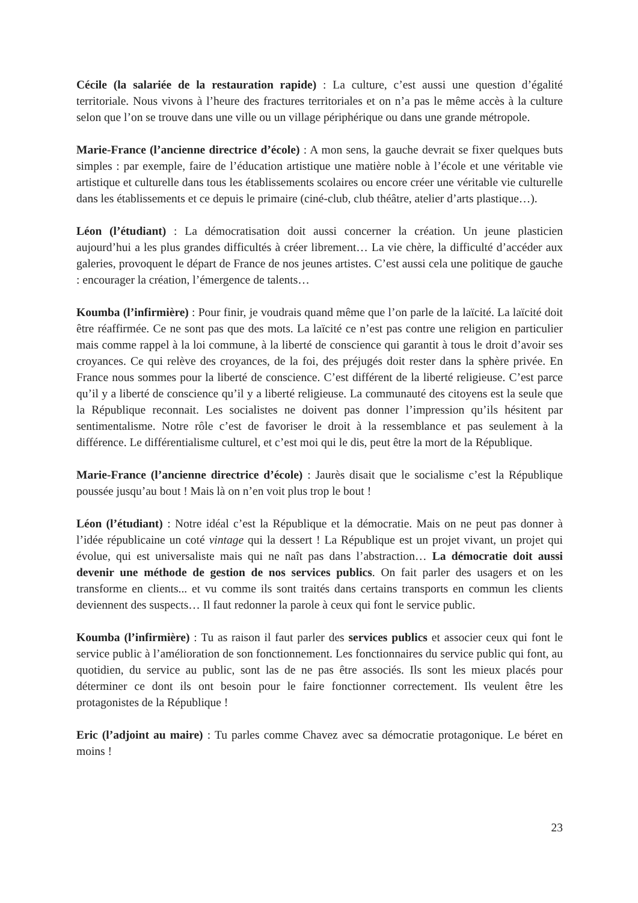Cécile (la salariée de la restauration rapide) : La culture, c’est aussi une question d’égalité territoriale. Nous vivons à l’heure des fractures territoriales et on n’a pas le même accès à la culture selon que l’on se trouve dans une ville ou un village périphérique ou dans une grande métropole.
Marie-France (l’ancienne directrice d’école) : A mon sens, la gauche devrait se fixer quelques buts simples : par exemple, faire de l’éducation artistique une matière noble à l’école et une véritable vie artistique et culturelle dans tous les établissements scolaires ou encore créer une véritable vie culturelle dans les établissements et ce depuis le primaire (ciné-club, club théâtre, atelier d’arts plastique…).
Léon (l’étudiant) : La démocratisation doit aussi concerner la création. Un jeune plasticien aujourd’hui a les plus grandes difficultés à créer librement… La vie chère, la difficulté d’accéder aux galeries, provoquent le départ de France de nos jeunes artistes. C’est aussi cela une politique de gauche : encourager la création, l’émergence de talents…
Koumba (l’infirmière) : Pour finir, je voudrais quand même que l’on parle de la laïcité. La laïcité doit être réaffirmée. Ce ne sont pas que des mots. La laïcité ce n’est pas contre une religion en particulier mais comme rappel à la loi commune, à la liberté de conscience qui garantit à tous le droit d’avoir ses croyances. Ce qui relève des croyances, de la foi, des préjugés doit rester dans la sphère privée. En France nous sommes pour la liberté de conscience. C’est différent de la liberté religieuse. C’est parce qu’il y a liberté de conscience qu’il y a liberté religieuse. La communauté des citoyens est la seule que la République reconnait. Les socialistes ne doivent pas donner l’impression qu’ils hésitent par sentimentalisme. Notre rôle c’est de favoriser le droit à la ressemblance et pas seulement à la différence. Le différentialisme culturel, et c’est moi qui le dis, peut être la mort de la République.
Marie-France (l’ancienne directrice d’école) : Jaurès disait que le socialisme c’est la République poussée jusqu’au bout ! Mais là on n’en voit plus trop le bout !
Léon (l’étudiant) : Notre idéal c’est la République et la démocratie. Mais on ne peut pas donner à l’idée républicaine un coté vintage qui la dessert ! La République est un projet vivant, un projet qui évolue, qui est universaliste mais qui ne naît pas dans l’abstraction… La démocratie doit aussi devenir une méthode de gestion de nos services publics. On fait parler des usagers et on les transforme en clients... et vu comme ils sont traités dans certains transports en commun les clients deviennent des suspects… Il faut redonner la parole à ceux qui font le service public.
Koumba (l’infirmière) : Tu as raison il faut parler des services publics et associer ceux qui font le service public à l’amélioration de son fonctionnement. Les fonctionnaires du service public qui font, au quotidien, du service au public, sont las de ne pas être associés. Ils sont les mieux placés pour déterminer ce dont ils ont besoin pour le faire fonctionner correctement. Ils veulent être les protagonistes de la République !
Eric (l’adjoint au maire) : Tu parles comme Chavez avec sa démocratie protagonique. Le béret en moins !
23